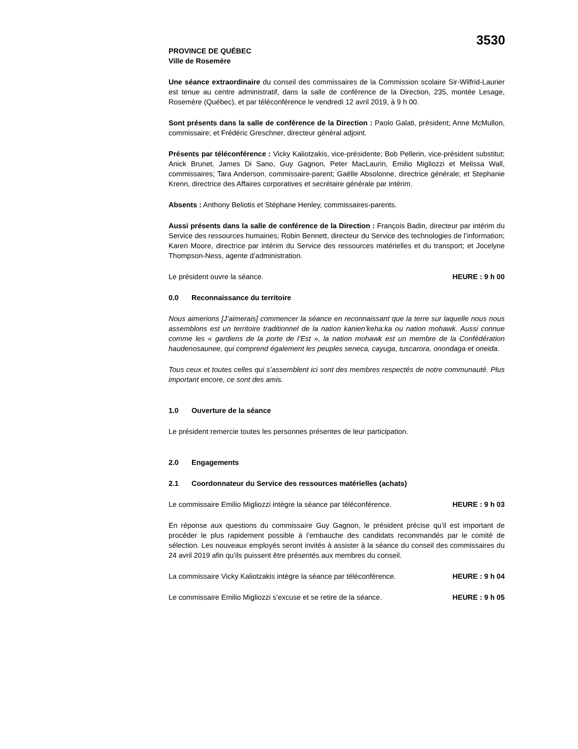3530
PROVINCE DE QUÉBEC
Ville de Rosemère
Une séance extraordinaire du conseil des commissaires de la Commission scolaire Sir-Wilfrid-Laurier est tenue au centre administratif, dans la salle de conférence de la Direction, 235, montée Lesage, Rosemère (Québec), et par téléconférence le vendredi 12 avril 2019, à 9 h 00.
Sont présents dans la salle de conférence de la Direction : Paolo Galati, président; Anne McMullon, commissaire; et Frédéric Greschner, directeur général adjoint.
Présents par téléconférence : Vicky Kaliotzakis, vice-présidente; Bob Pellerin, vice-président substitut; Anick Brunet, James Di Sano, Guy Gagnon, Peter MacLaurin, Emilio Migliozzi et Melissa Wall, commissaires; Tara Anderson, commissaire-parent; Gaëlle Absolonne, directrice générale; et Stephanie Krenn, directrice des Affaires corporatives et secrétaire générale par intérim.
Absents : Anthony Beliotis et Stéphane Henley, commissaires-parents.
Aussi présents dans la salle de conférence de la Direction : François Badin, directeur par intérim du Service des ressources humaines; Robin Bennett, directeur du Service des technologies de l’information; Karen Moore, directrice par intérim du Service des ressources matérielles et du transport; et Jocelyne Thompson-Ness, agente d’administration.
Le président ouvre la séance. HEURE : 9 h 00
0.0 Reconnaissance du territoire
Nous aimerions [J’aimerais] commencer la séance en reconnaissant que la terre sur laquelle nous nous assemblons est un territoire traditionnel de la nation kanien’keha:ka ou nation mohawk. Aussi connue comme les « gardiens de la porte de l’Est », la nation mohawk est un membre de la Confédération haudenosaunee, qui comprend également les peuples seneca, cayuga, tuscarora, onondaga et oneida.
Tous ceux et toutes celles qui s’assemblent ici sont des membres respectés de notre communauté. Plus important encore, ce sont des amis.
1.0 Ouverture de la séance
Le président remercie toutes les personnes présentes de leur participation.
2.0 Engagements
2.1 Coordonnateur du Service des ressources matérielles (achats)
Le commissaire Emilio Migliozzi intègre la séance par téléconférence. HEURE : 9 h 03
En réponse aux questions du commissaire Guy Gagnon, le président précise qu’il est important de procéder le plus rapidement possible à l’embauche des candidats recommandés par le comité de sélection. Les nouveaux employés seront invités à assister à la séance du conseil des commissaires du 24 avril 2019 afin qu’ils puissent être présentés aux membres du conseil.
La commissaire Vicky Kaliotzakis intègre la séance par téléconférence. HEURE : 9 h 04
Le commissaire Emilio Migliozzi s’excuse et se retire de la séance. HEURE : 9 h 05